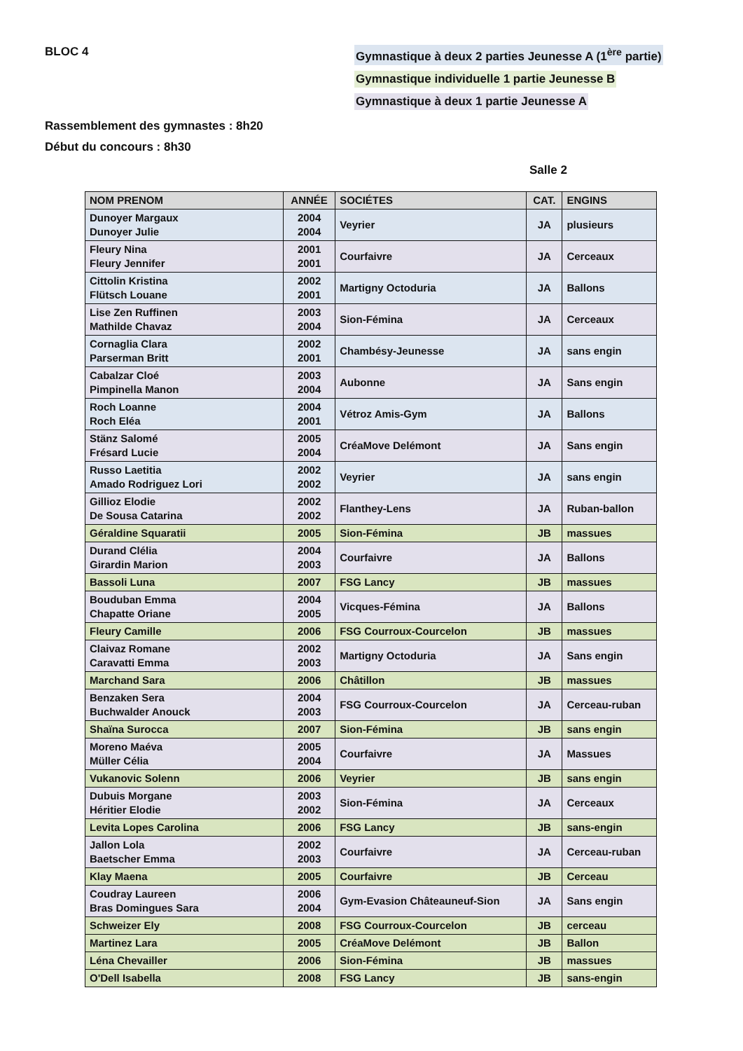BLOC 4 Gymnastique à deux 2 parties Jeunesse A (1<sup>ère</sup> partie)
Gymnastique individuelle 1 partie Jeunesse B
Gymnastique à deux 1 partie Jeunesse A
Rassemblement des gymnastes : 8h20
Début du concours : 8h30
Salle 2
| NOM PRENOM | ANNÉE | SOCIÉTES | CAT. | ENGINS |
| --- | --- | --- | --- | --- |
| Dunoyer Margaux Dunoyer Julie | 2004 2004 | Veyrier | JA | plusieurs |
| Fleury Nina Fleury Jennifer | 2001 2001 | Courfaivre | JA | Cerceaux |
| Cittolin Kristina Flütsch Louane | 2002 2001 | Martigny Octoduria | JA | Ballons |
| Lise Zen Ruffinen Mathilde Chavaz | 2003 2004 | Sion-Fémina | JA | Cerceaux |
| Cornaglia Clara Parserman Britt | 2002 2001 | Chambésy-Jeunesse | JA | sans engin |
| Cabalzar Cloé Pimpinella Manon | 2003 2004 | Aubonne | JA | Sans engin |
| Roch Loanne Roch Eléa | 2004 2001 | Vétroz Amis-Gym | JA | Ballons |
| Stänz Salomé Frésard Lucie | 2005 2004 | CréaMove Delémont | JA | Sans engin |
| Russo Laetitia Amado Rodriguez Lori | 2002 2002 | Veyrier | JA | sans engin |
| Gillioz Elodie De Sousa Catarina | 2002 2002 | Flanthey-Lens | JA | Ruban-ballon |
| Géraldine Squaratii | 2005 | Sion-Fémina | JB | massues |
| Durand Clélia Girardin Marion | 2004 2003 | Courfaivre | JA | Ballons |
| Bassoli Luna | 2007 | FSG Lancy | JB | massues |
| Bouduban Emma Chapatte Oriane | 2004 2005 | Vicques-Fémina | JA | Ballons |
| Fleury Camille | 2006 | FSG Courroux-Courcelon | JB | massues |
| Claivaz Romane Caravatti Emma | 2002 2003 | Martigny Octoduria | JA | Sans engin |
| Marchand Sara | 2006 | Châtillon | JB | massues |
| Benzaken Sera Buchwalder Anouck | 2004 2003 | FSG Courroux-Courcelon | JA | Cerceau-ruban |
| Shaïna Surocca | 2007 | Sion-Fémina | JB | sans engin |
| Moreno Maéva Müller Célia | 2005 2004 | Courfaivre | JA | Massues |
| Vukanovic Solenn | 2006 | Veyrier | JB | sans engin |
| Dubuis Morgane Héritier Elodie | 2003 2002 | Sion-Fémina | JA | Cerceaux |
| Levita Lopes Carolina | 2006 | FSG Lancy | JB | sans-engin |
| Jallon Lola Baetscher Emma | 2002 2003 | Courfaivre | JA | Cerceau-ruban |
| Klay Maena | 2005 | Courfaivre | JB | Cerceau |
| Coudray Laureen Bras Domingues Sara | 2006 2004 | Gym-Evasion Châteauneuf-Sion | JA | Sans engin |
| Schweizer Ely | 2008 | FSG Courroux-Courcelon | JB | cerceau |
| Martinez Lara | 2005 | CréaMove Delémont | JB | Ballon |
| Léna Chevailler | 2006 | Sion-Fémina | JB | massues |
| O'Dell Isabella | 2008 | FSG Lancy | JB | sans-engin |